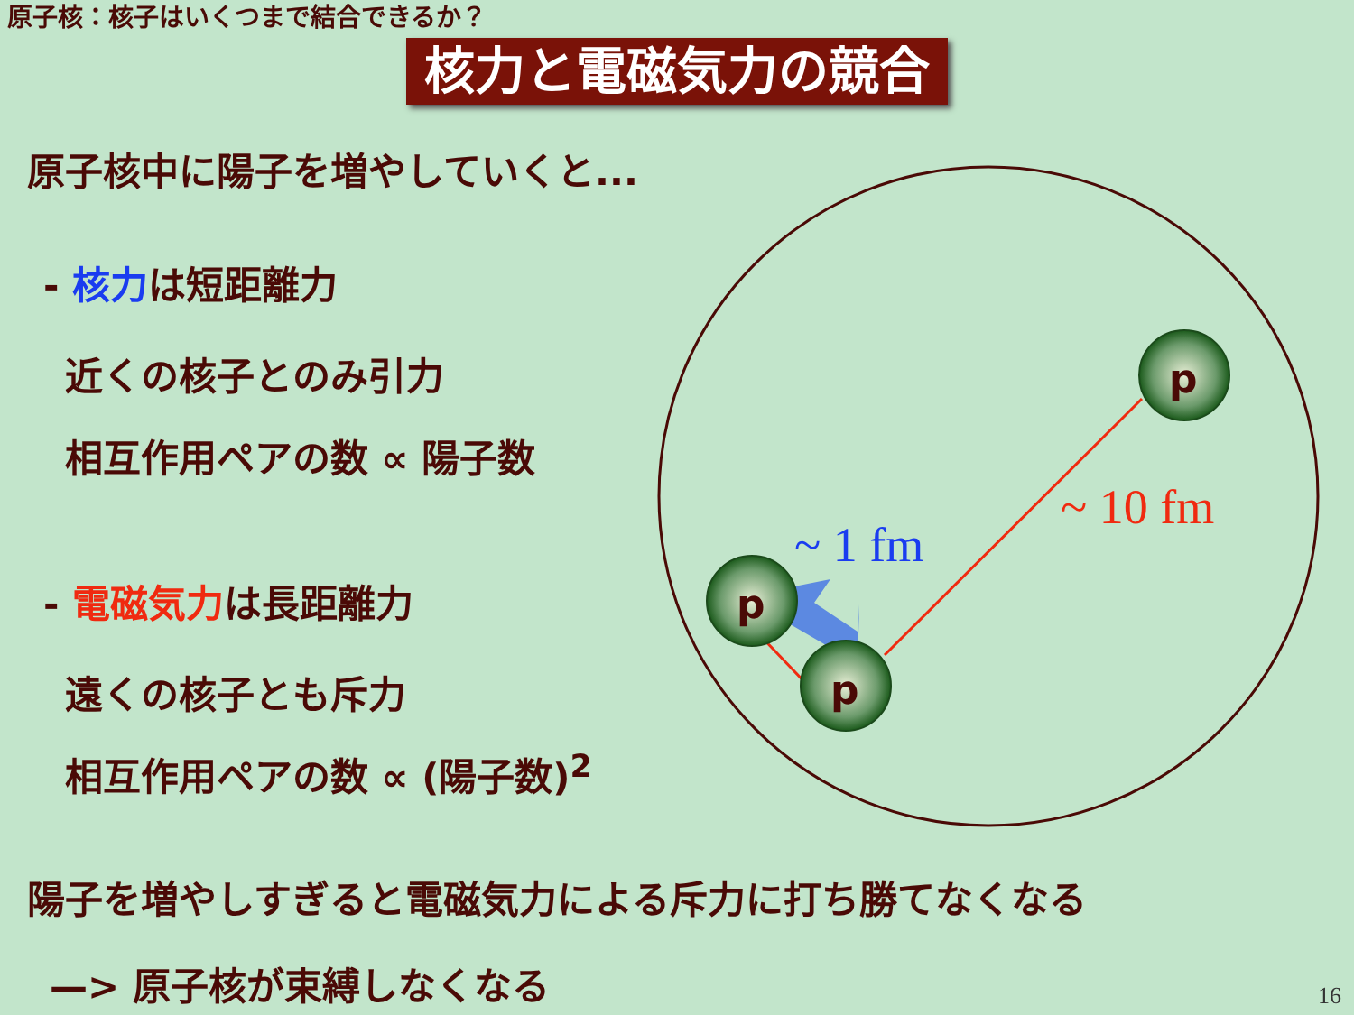原子核：核子はいくつまで結合できるか？
核力と電磁気力の競合
原子核中に陽子を増やしていくと...
- 核力は短距離力
近くの核子とのみ引力
相互作用ペアの数 ∝ 陽子数
- 電磁気力は長距離力
遠くの核子とも斥力
相互作用ペアの数 ∝ (陽子数)<sup>2</sup>
陽子を増やしすぎると電磁気力による斥力に打ち勝てなくなる
—> 原子核が束縛しなくなる
p
p
p
~ 10 fm
~ 1 fm
16